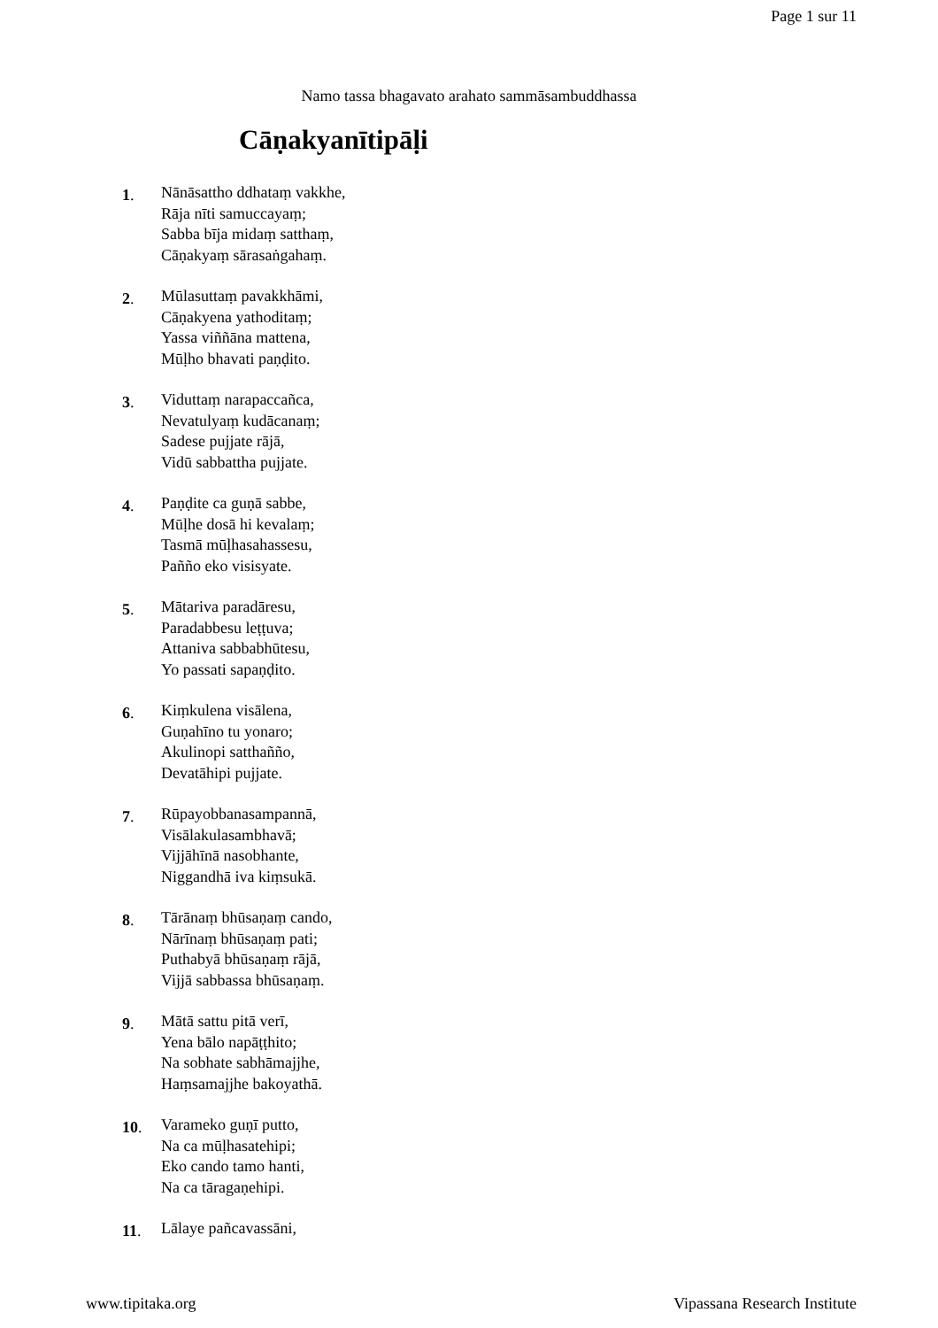Page 1 sur 11
Namo tassa bhagavato arahato sammāsambuddhassa
Cāṇakyanītipāḷi
1.
Nānāsattho ddhataṃ vakkhe,
Rāja nīti samuccayaṃ;
Sabba bīja midaṃ satthaṃ,
Cāṇakyaṃ sārasaṅgahaṃ.
2.
Mūlasuttaṃ pavakkhāmi,
Cāṇakyena yathoditaṃ;
Yassa viññāna mattena,
Mūḷho bhavati paṇḍito.
3.
Viduttaṃ narapaccañca,
Nevatulyaṃ kudācanaṃ;
Sadese pujjate rājā,
Vidū sabbattha pujjate.
4.
Paṇḍite ca guṇā sabbe,
Mūḷhe dosā hi kevalaṃ;
Tasmā mūḷhasahassesu,
Pañño eko visisyate.
5.
Mātariva paradāresu,
Paradabbesu leṭṭuva;
Attaniva sabbabhūtesu,
Yo passati sapaṇḍito.
6.
Kiṃkulena visālena,
Guṇahīno tu yonaro;
Akulinopi satthañño,
Devatāhipi pujjate.
7.
Rūpayobbanasampannā,
Visālakulasambhavā;
Vijjāhīnā nasobhante,
Niggandhā iva kiṃsukā.
8.
Tārānaṃ bhūsaṇaṃ cando,
Nārīnaṃ bhūsaṇaṃ pati;
Puthabyā bhūsaṇaṃ rājā,
Vijjā sabbassa bhūsaṇaṃ.
9.
Mātā sattu pitā verī,
Yena bālo napāṭṭhito;
Na sobhate sabhāmajjhe,
Haṃsamajjhe bakoyathā.
10.
Varameko guṇī putto,
Na ca mūḷhasatehipi;
Eko cando tamo hanti,
Na ca tāragaṇehipi.
11.
Lālaye pañcavassāni,
www.tipitaka.org Vipassana Research Institute